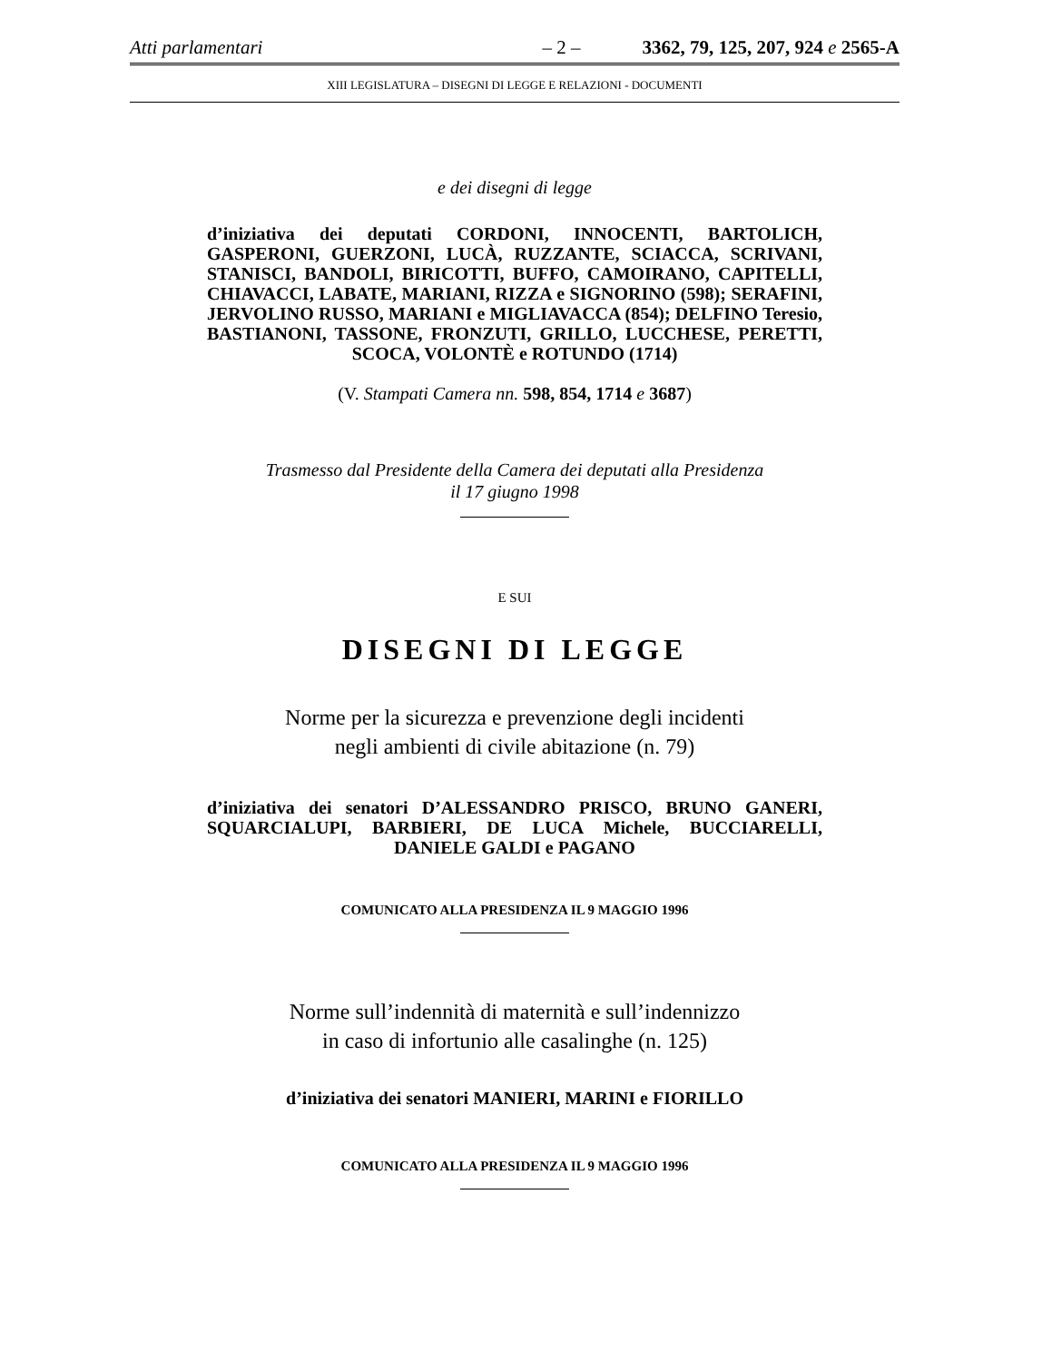Atti parlamentari – 2 – 3362, 79, 125, 207, 924 e 2565-A
XIII LEGISLATURA – DISEGNI DI LEGGE E RELAZIONI - DOCUMENTI
e dei disegni di legge
d’iniziativa dei deputati CORDONI, INNOCENTI, BARTOLICH, GASPERONI, GUERZONI, LUCÀ, RUZZANTE, SCIACCA, SCRIVANI, STANISCI, BANDOLI, BIRICOTTI, BUFFO, CAMOIRANO, CAPITELLI, CHIAVACCI, LABATE, MARIANI, RIZZA e SIGNORINO (598); SERAFINI, JERVOLINO RUSSO, MARIANI e MIGLIAVACCA (854); DELFINO Teresio, BASTIANONI, TASSONE, FRONZUTI, GRILLO, LUCCHESE, PERETTI, SCOCA, VOLONTÈ e ROTUNDO (1714)
(V. Stampati Camera nn. 598, 854, 1714 e 3687)
Trasmesso dal Presidente della Camera dei deputati alla Presidenza
il 17 giugno 1998
E SUI
DISEGNI DI LEGGE
Norme per la sicurezza e prevenzione degli incidenti
negli ambienti di civile abitazione (n. 79)
d’iniziativa dei senatori D’ALESSANDRO PRISCO, BRUNO GANERI, SQUARCIALUPI, BARBIERI, DE LUCA Michele, BUCCIARELLI, DANIELE GALDI e PAGANO
COMUNICATO ALLA PRESIDENZA IL 9 MAGGIO 1996
Norme sull’indennità di maternità e sull’indennizzo
in caso di infortunio alle casalinghe (n. 125)
d’iniziativa dei senatori MANIERI, MARINI e FIORILLO
COMUNICATO ALLA PRESIDENZA IL 9 MAGGIO 1996